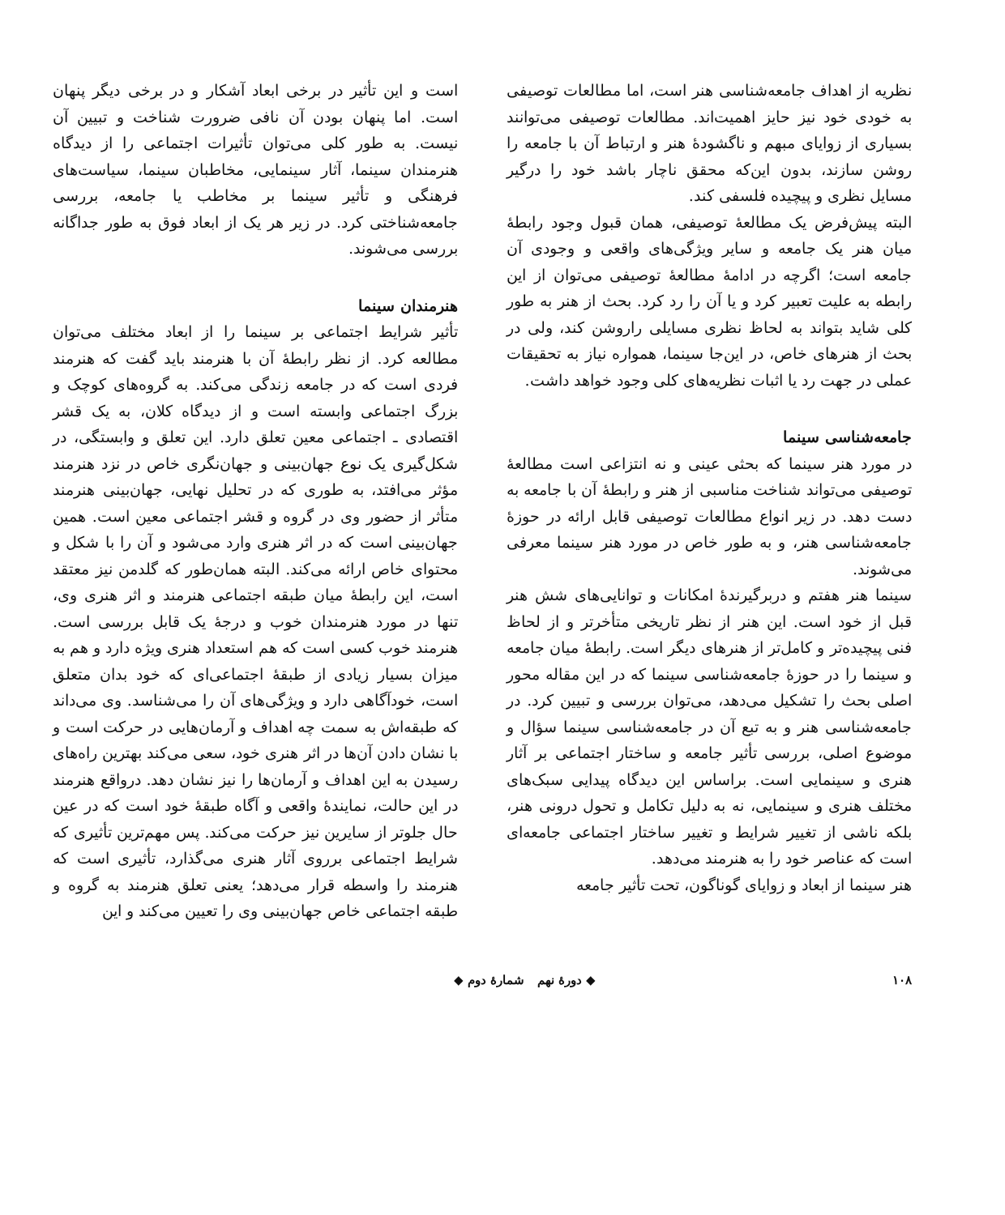نظریه از اهداف جامعه‌شناسی هنر است، اما مطالعات توصیفی به خودی خود نیز حایز اهمیت‌اند. مطالعات توصیفی می‌توانند بسیاری از زوایای مبهم و ناگشودهٔ هنر و ارتباط آن با جامعه را روشن سازند، بدون این‌که محقق ناچار باشد خود را درگیر مسایل نظری و پیچیده فلسفی کند.
البته پیش‌فرض یک مطالعهٔ توصیفی، همان قبول وجود رابطهٔ میان هنر یک جامعه و سایر ویژگی‌های واقعی و وجودی آن جامعه است؛ اگرچه در ادامهٔ مطالعهٔ توصیفی می‌توان از این رابطه به علیت تعبیر کرد و یا آن را رد کرد. بحث از هنر به طور کلی شاید بتواند به لحاظ نظری مسایلی راروشن کند، ولی در بحث از هنرهای خاص، در این‌جا سینما، همواره نیاز به تحقیقات عملی در جهت رد یا اثبات نظریه‌های کلی وجود خواهد داشت.
جامعه‌شناسی سینما
در مورد هنر سینما که بحثی عینی و نه انتزاعی است مطالعهٔ توصیفی می‌تواند شناخت مناسبی از هنر و رابطهٔ آن با جامعه به دست دهد. در زیر انواع مطالعات توصیفی قابل ارائه در حوزهٔ جامعه‌شناسی هنر، و به طور خاص در مورد هنر سینما معرفی می‌شوند.
سینما هنر هفتم و دربرگیرندهٔ امکانات و توانایی‌های شش هنر قبل از خود است. این هنر از نظر تاریخی متأخرتر و از لحاظ فنی پیچیده‌تر و کامل‌تر از هنرهای دیگر است. رابطهٔ میان جامعه و سینما را در حوزهٔ جامعه‌شناسی سینما که در این مقاله محور اصلی بحث را تشکیل می‌دهد، می‌توان بررسی و تبیین کرد. در جامعه‌شناسی هنر و به تبع آن در جامعه‌شناسی سینما سؤال و موضوع اصلی، بررسی تأثیر جامعه و ساختار اجتماعی بر آثار هنری و سینمایی است. براساس این دیدگاه پیدایی سبک‌های مختلف هنری و سینمایی، نه به دلیل تکامل و تحول درونی هنر، بلکه ناشی از تغییر شرایط و تغییر ساختار اجتماعی جامعه‌ای است که عناصر خود را به هنرمند می‌دهد.
هنر سینما از ابعاد و زوایای گوناگون، تحت تأثیر جامعه
است و این تأثیر در برخی ابعاد آشکار و در برخی دیگر پنهان است. اما پنهان بودن آن نافی ضرورت شناخت و تبیین آن نیست. به طور کلی می‌توان تأثیرات اجتماعی را از دیدگاه هنرمندان سینما، آثار سینمایی، مخاطبان سینما، سیاست‌های فرهنگی و تأثیر سینما بر مخاطب یا جامعه، بررسی جامعه‌شناختی کرد. در زیر هر یک از ابعاد فوق به طور جداگانه بررسی می‌شوند.
هنرمندان سینما
تأثیر شرایط اجتماعی بر سینما را از ابعاد مختلف می‌توان مطالعه کرد. از نظر رابطهٔ آن با هنرمند باید گفت که هنرمند فردی است که در جامعه زندگی می‌کند. به گروه‌های کوچک و بزرگ اجتماعی وابسته است و از دیدگاه کلان، به یک قشر اقتصادی ـ اجتماعی معین تعلق دارد. این تعلق و وابستگی، در شکل‌گیری یک نوع جهان‌بینی و جهان‌نگری خاص در نزد هنرمند مؤثر می‌افتد، به طوری که در تحلیل نهایی، جهان‌بینی هنرمند متأثر از حضور وی در گروه و قشر اجتماعی معین است. همین جهان‌بینی است که در اثر هنری وارد می‌شود و آن را با شکل و محتوای خاص ارائه می‌کند. البته همان‌طور که گلدمن نیز معتقد است، این رابطهٔ میان طبقه اجتماعی هنرمند و اثر هنری وی، تنها در مورد هنرمندان خوب و درجهٔ یک قابل بررسی است. هنرمند خوب کسی است که هم استعداد هنری ویژه دارد و هم به میزان بسیار زیادی از طبقهٔ اجتماعی‌ای که خود بدان متعلق است، خودآگاهی دارد و ویژگی‌های آن را می‌شناسد. وی می‌داند که طبقه‌اش به سمت چه اهداف و آرمان‌هایی در حرکت است و با نشان دادن آن‌ها در اثر هنری خود، سعی می‌کند بهترین راه‌های رسیدن به این اهداف و آرمان‌ها را نیز نشان دهد. درواقع هنرمند در این حالت، نمایندهٔ واقعی و آگاه طبقهٔ خود است که در عین حال جلوتر از سایرین نیز حرکت می‌کند. پس مهم‌ترین تأثیری که شرایط اجتماعی برروی آثار هنری می‌گذارد، تأثیری است که هنرمند را واسطه قرار می‌دهد؛ یعنی تعلق هنرمند به گروه و طبقه اجتماعی خاص جهان‌بینی وی را تعیین می‌کند و این
۱۰۸ ◆ دورهٔ نهم شمارهٔ دوم ◆